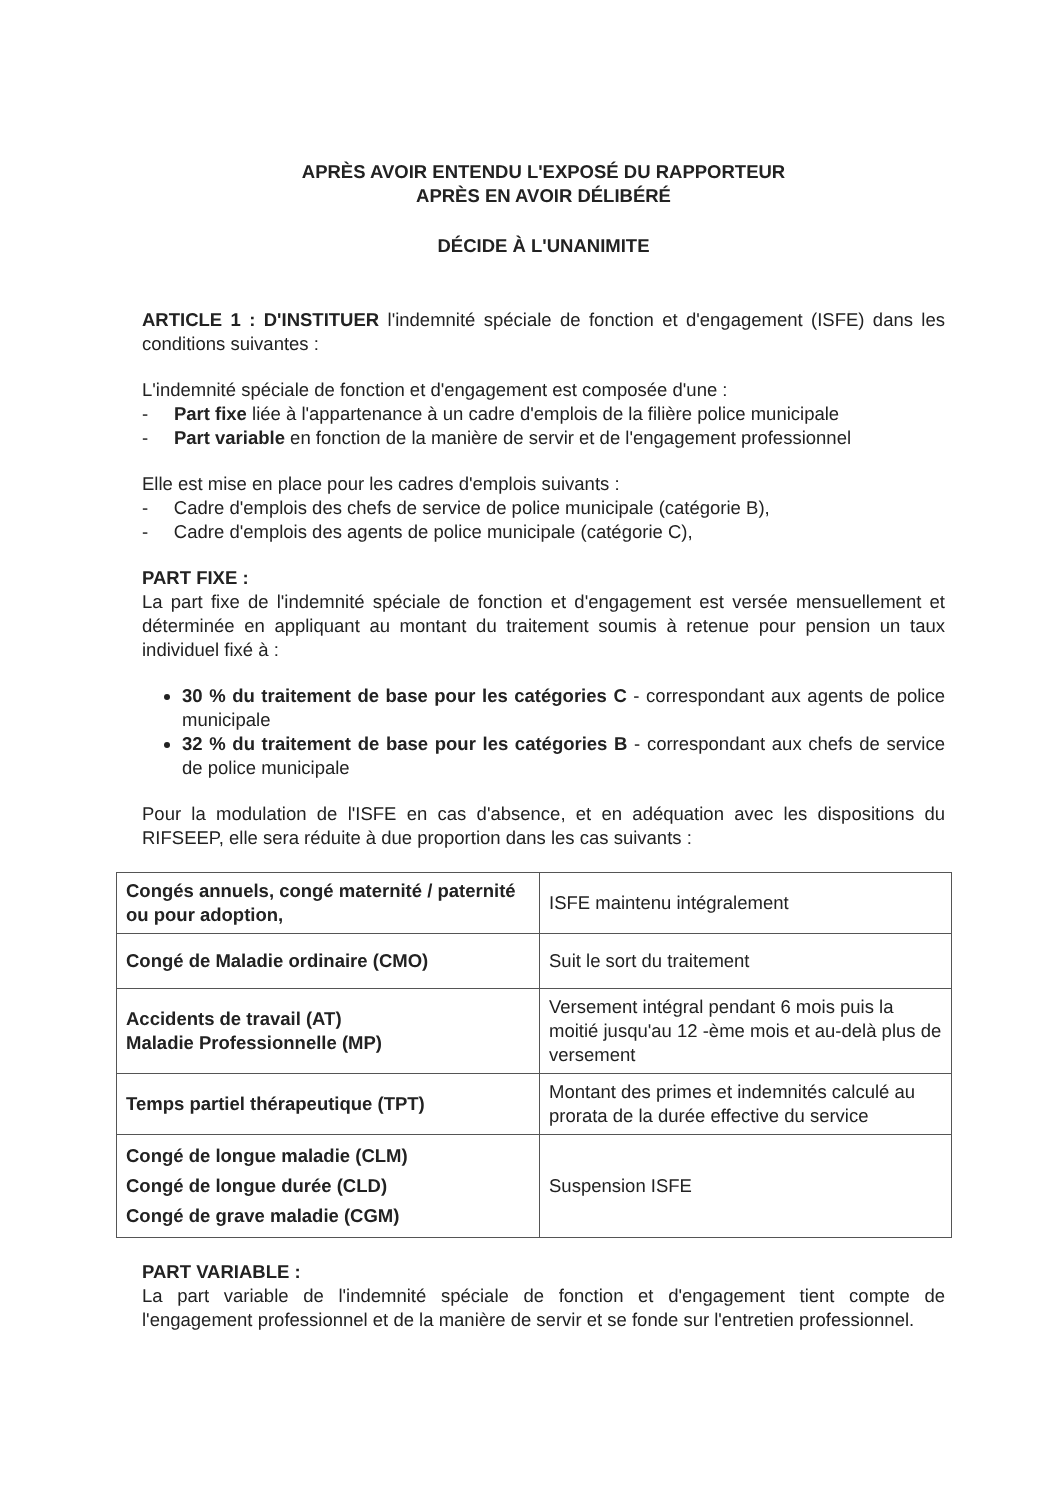APRÈS AVOIR ENTENDU L'EXPOSÉ DU RAPPORTEUR
APRÈS EN AVOIR DÉLIBÉRÉ
DÉCIDE À L'UNANIMITE
ARTICLE 1 : D'INSTITUER l'indemnité spéciale de fonction et d'engagement (ISFE) dans les conditions suivantes :
L'indemnité spéciale de fonction et d'engagement est composée d'une :
- Part fixe liée à l'appartenance à un cadre d'emplois de la filière police municipale
- Part variable en fonction de la manière de servir et de l'engagement professionnel
Elle est mise en place pour les cadres d'emplois suivants :
- Cadre d'emplois des chefs de service de police municipale (catégorie B),
- Cadre d'emplois des agents de police municipale (catégorie C),
PART FIXE :
La part fixe de l'indemnité spéciale de fonction et d'engagement est versée mensuellement et déterminée en appliquant au montant du traitement soumis à retenue pour pension un taux individuel fixé à :
30 % du traitement de base pour les catégories C - correspondant aux agents de police municipale
32 % du traitement de base pour les catégories B - correspondant aux chefs de service de police municipale
Pour la modulation de l'ISFE en cas d'absence, et en adéquation avec les dispositions du RIFSEEP, elle sera réduite à due proportion dans les cas suivants :
| Congés annuels, congé maternité / paternité ou pour adoption, | ISFE maintenu intégralement |
| Congé de Maladie ordinaire (CMO) | Suit le sort du traitement |
| Accidents de travail (AT) Maladie Professionnelle (MP) | Versement intégral pendant 6 mois puis la moitié jusqu'au 12 -ème mois et au-delà plus de versement |
| Temps partiel thérapeutique (TPT) | Montant des primes et indemnités calculé au prorata de la durée effective du service |
| Congé de longue maladie (CLM) Congé de longue durée (CLD) Congé de grave maladie (CGM) | Suspension ISFE |
PART VARIABLE :
La part variable de l'indemnité spéciale de fonction et d'engagement tient compte de l'engagement professionnel et de la manière de servir et se fonde sur l'entretien professionnel.